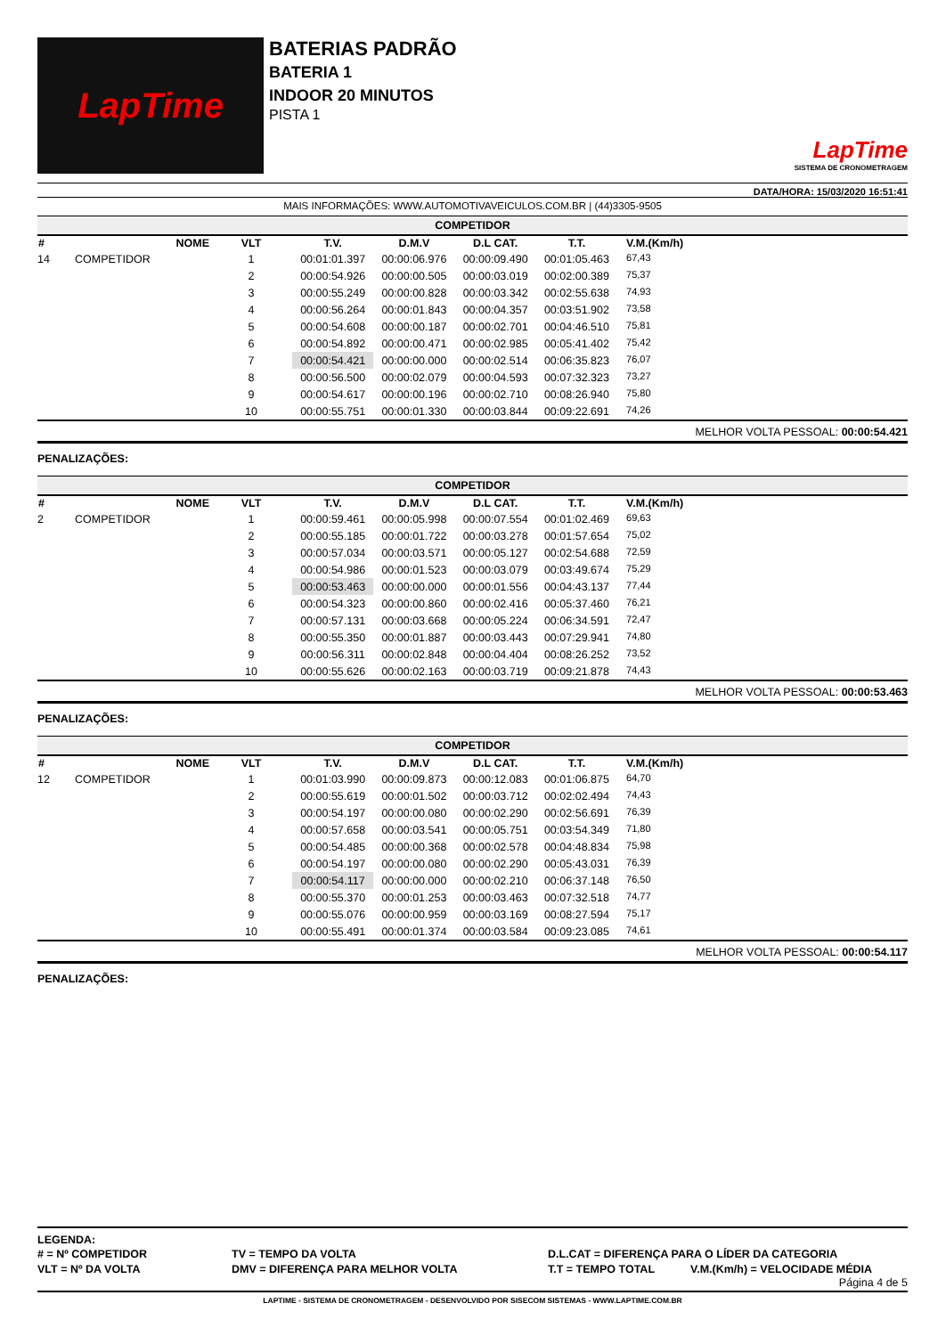LapTime
BATERIAS PADRÃO
BATERIA 1
INDOOR 20 MINUTOS
PISTA 1
LapTime
SISTEMA DE CRONOMETRAGEM
DATA/HORA: 15/03/2020 16:51:41
MAIS INFORMAÇÕES: WWW.AUTOMOTIVAVEICULOS.COM.BR | (44)3305-9505
| COMPETIDOR | | | | | | | | |
| --- | --- | --- | --- | --- | --- | --- | --- | --- |
| # | NOME | VLT | T.V. | D.M.V | D.L CAT. | T.T. | V.M.(Km/h) | |
| 14 | COMPETIDOR | 1 | 00:01:01.397 | 00:00:06.976 | 00:00:09.490 | 00:01:05.463 | 67,43 | |
| | | 2 | 00:00:54.926 | 00:00:00.505 | 00:00:03.019 | 00:02:00.389 | 75,37 | |
| | | 3 | 00:00:55.249 | 00:00:00.828 | 00:00:03.342 | 00:02:55.638 | 74,93 | |
| | | 4 | 00:00:56.264 | 00:00:01.843 | 00:00:04.357 | 00:03:51.902 | 73,58 | |
| | | 5 | 00:00:54.608 | 00:00:00.187 | 00:00:02.701 | 00:04:46.510 | 75,81 | |
| | | 6 | 00:00:54.892 | 00:00:00.471 | 00:00:02.985 | 00:05:41.402 | 75,42 | |
| | | 7 | 00:00:54.421 | 00:00:00.000 | 00:00:02.514 | 00:06:35.823 | 76,07 | |
| | | 8 | 00:00:56.500 | 00:00:02.079 | 00:00:04.593 | 00:07:32.323 | 73,27 | |
| | | 9 | 00:00:54.617 | 00:00:00.196 | 00:00:02.710 | 00:08:26.940 | 75,80 | |
| | | 10 | 00:00:55.751 | 00:00:01.330 | 00:00:03.844 | 00:09:22.691 | 74,26 | |
MELHOR VOLTA PESSOAL: 00:00:54.421
PENALIZAÇÕES:
| COMPETIDOR | | | | | | | | |
| --- | --- | --- | --- | --- | --- | --- | --- | --- |
| # | NOME | VLT | T.V. | D.M.V | D.L CAT. | T.T. | V.M.(Km/h) | |
| 2 | COMPETIDOR | 1 | 00:00:59.461 | 00:00:05.998 | 00:00:07.554 | 00:01:02.469 | 69,63 | |
| | | 2 | 00:00:55.185 | 00:00:01.722 | 00:00:03.278 | 00:01:57.654 | 75,02 | |
| | | 3 | 00:00:57.034 | 00:00:03.571 | 00:00:05.127 | 00:02:54.688 | 72,59 | |
| | | 4 | 00:00:54.986 | 00:00:01.523 | 00:00:03.079 | 00:03:49.674 | 75,29 | |
| | | 5 | 00:00:53.463 | 00:00:00.000 | 00:00:01.556 | 00:04:43.137 | 77,44 | |
| | | 6 | 00:00:54.323 | 00:00:00.860 | 00:00:02.416 | 00:05:37.460 | 76,21 | |
| | | 7 | 00:00:57.131 | 00:00:03.668 | 00:00:05.224 | 00:06:34.591 | 72,47 | |
| | | 8 | 00:00:55.350 | 00:00:01.887 | 00:00:03.443 | 00:07:29.941 | 74,80 | |
| | | 9 | 00:00:56.311 | 00:00:02.848 | 00:00:04.404 | 00:08:26.252 | 73,52 | |
| | | 10 | 00:00:55.626 | 00:00:02.163 | 00:00:03.719 | 00:09:21.878 | 74,43 | |
MELHOR VOLTA PESSOAL: 00:00:53.463
PENALIZAÇÕES:
| COMPETIDOR | | | | | | | | |
| --- | --- | --- | --- | --- | --- | --- | --- | --- |
| # | NOME | VLT | T.V. | D.M.V | D.L CAT. | T.T. | V.M.(Km/h) | |
| 12 | COMPETIDOR | 1 | 00:01:03.990 | 00:00:09.873 | 00:00:12.083 | 00:01:06.875 | 64,70 | |
| | | 2 | 00:00:55.619 | 00:00:01.502 | 00:00:03.712 | 00:02:02.494 | 74,43 | |
| | | 3 | 00:00:54.197 | 00:00:00.080 | 00:00:02.290 | 00:02:56.691 | 76,39 | |
| | | 4 | 00:00:57.658 | 00:00:03.541 | 00:00:05.751 | 00:03:54.349 | 71,80 | |
| | | 5 | 00:00:54.485 | 00:00:00.368 | 00:00:02.578 | 00:04:48.834 | 75,98 | |
| | | 6 | 00:00:54.197 | 00:00:00.080 | 00:00:02.290 | 00:05:43.031 | 76,39 | |
| | | 7 | 00:00:54.117 | 00:00:00.000 | 00:00:02.210 | 00:06:37.148 | 76,50 | |
| | | 8 | 00:00:55.370 | 00:00:01.253 | 00:00:03.463 | 00:07:32.518 | 74,77 | |
| | | 9 | 00:00:55.076 | 00:00:00.959 | 00:00:03.169 | 00:08:27.594 | 75,17 | |
| | | 10 | 00:00:55.491 | 00:00:01.374 | 00:00:03.584 | 00:09:23.085 | 74,61 | |
MELHOR VOLTA PESSOAL: 00:00:54.117
PENALIZAÇÕES:
LEGENDA:
| # = Nº COMPETIDOR | TV = TEMPO DA VOLTA | D.L.CAT = DIFERENÇA PARA O LÍDER DA CATEGORIA | |
| VLT = Nº DA VOLTA | DMV = DIFERENÇA PARA MELHOR VOLTA | T.T = TEMPO TOTAL | V.M.(Km/h) = VELOCIDADE MÉDIA |
Página 4 de 5
LAPTIME - SISTEMA DE CRONOMETRAGEM - DESENVOLVIDO POR SISECOM SISTEMAS - WWW.LAPTIME.COM.BR